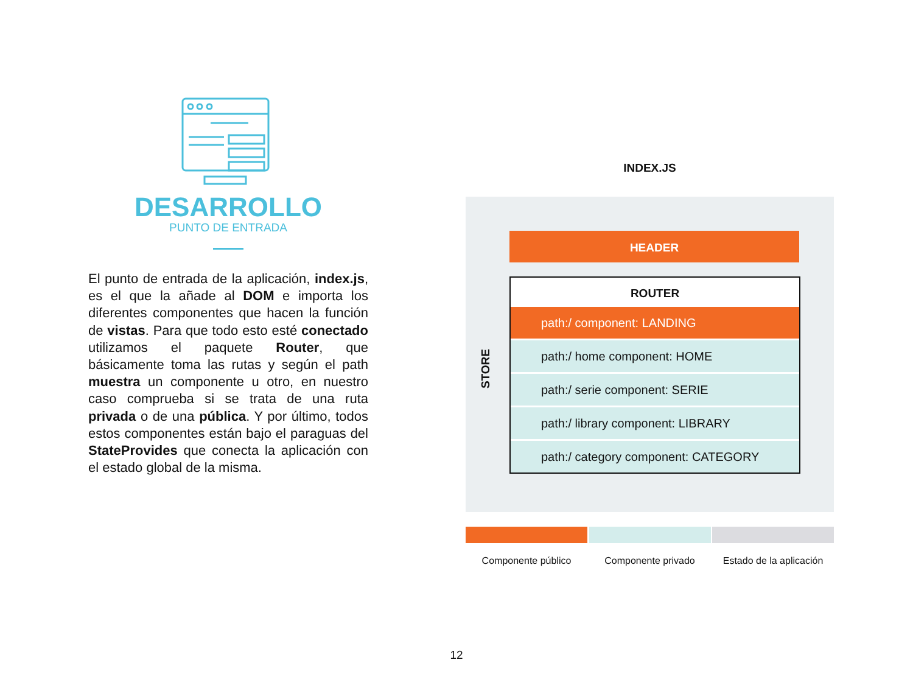DESARROLLO
PUNTO DE ENTRADA
El punto de entrada de la aplicación, index.js, es el que la añade al DOM e importa los diferentes componentes que hacen la función de vistas. Para que todo esto esté conectado utilizamos el paquete Router, que básicamente toma las rutas y según el path muestra un componente u otro, en nuestro caso comprueba si se trata de una ruta privada o de una pública. Y por último, todos estos componentes están bajo el paraguas del StateProvides que conecta la aplicación con el estado global de la misma.
INDEX.JS
STORE
HEADER
ROUTER
path:/ component: LANDING
path:/ home component: HOME
path:/ serie component: SERIE
path:/ library component: LIBRARY
path:/ category component: CATEGORY
Componente público Componente privado Estado de la aplicación
12